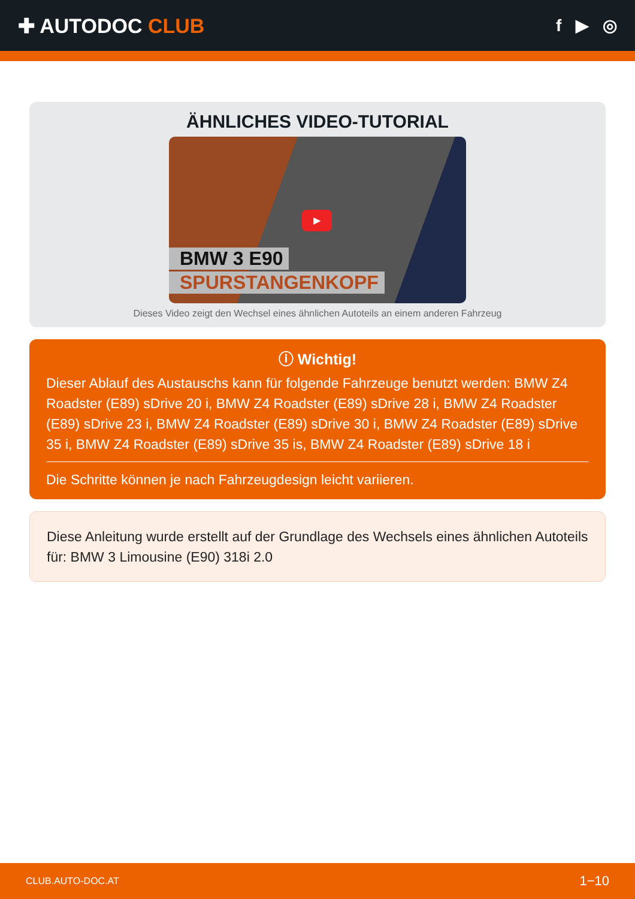✚ AUTODOC CLUB
f ▶ ◎
ÄHNLICHES VIDEO-TUTORIAL
▶
BMW 3 E90
SPURSTANGENKOPF
Dieses Video zeigt den Wechsel eines ähnlichen Autoteils an einem anderen Fahrzeug
ⓘ Wichtig!
Dieser Ablauf des Austauschs kann für folgende Fahrzeuge benutzt werden: BMW Z4 Roadster (E89) sDrive 20 i, BMW Z4 Roadster (E89) sDrive 28 i, BMW Z4 Roadster (E89) sDrive 23 i, BMW Z4 Roadster (E89) sDrive 30 i, BMW Z4 Roadster (E89) sDrive 35 i, BMW Z4 Roadster (E89) sDrive 35 is, BMW Z4 Roadster (E89) sDrive 18 i
Die Schritte können je nach Fahrzeugdesign leicht variieren.
Diese Anleitung wurde erstellt auf der Grundlage des Wechsels eines ähnlichen Autoteils für: BMW 3 Limousine (E90) 318i 2.0
CLUB.AUTO-DOC.AT 1−10